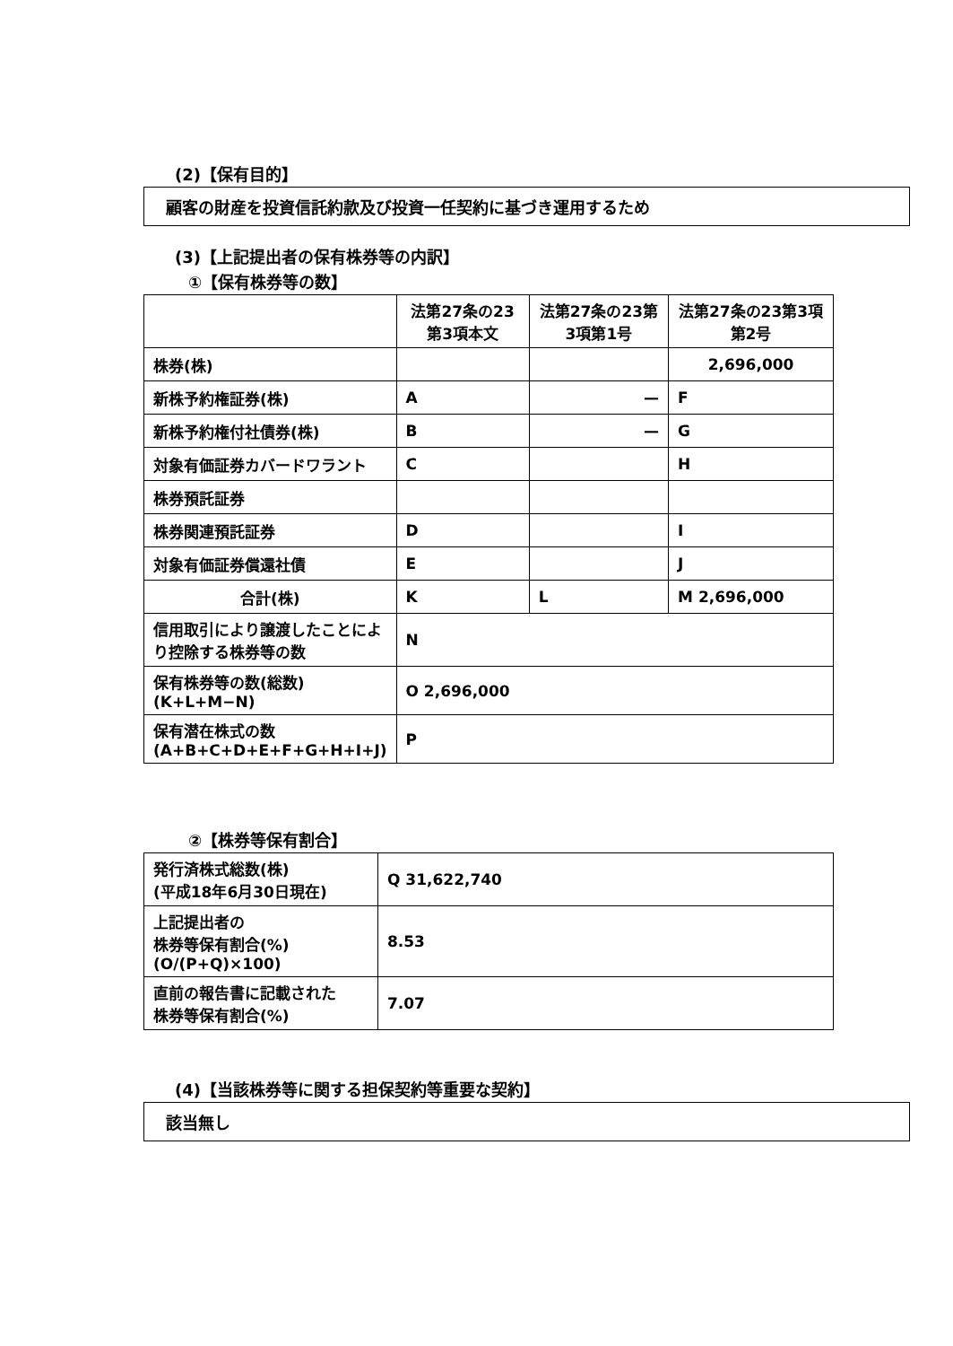(2)【保有目的】
顧客の財産を投資信託約款及び投資一任契約に基づき運用するため
(3)【上記提出者の保有株券等の内訳】
①【保有株券等の数】
| | 法第27条の23第3項本文 | 法第27条の23第3項第1号 | 法第27条の23第3項第2号 |
| 株券(株) | | | 2,696,000 |
| 新株予約権証券(株) | A | — | F |
| 新株予約権付社債券(株) | B | — | G |
| 対象有価証券カバードワラント | C | | H |
| 株券預託証券 | | | |
| 株券関連預託証券 | D | | I |
| 対象有価証券償還社債 | E | | J |
| 合計(株) | K | L | M 2,696,000 |
| 信用取引により譲渡したことにより控除する株券等の数 | N | | |
| 保有株券等の数(総数) (K+L+M−N) | O 2,696,000 | | |
| 保有潜在株式の数 (A+B+C+D+E+F+G+H+I+J) | P | | |
②【株券等保有割合】
| 発行済株式総数(株) (平成18年6月30日現在) | Q 31,622,740 |
| 上記提出者の 株券等保有割合(%) (O/(P+Q)×100) | 8.53 |
| 直前の報告書に記載された 株券等保有割合(%) | 7.07 |
(4)【当該株券等に関する担保契約等重要な契約】
該当無し